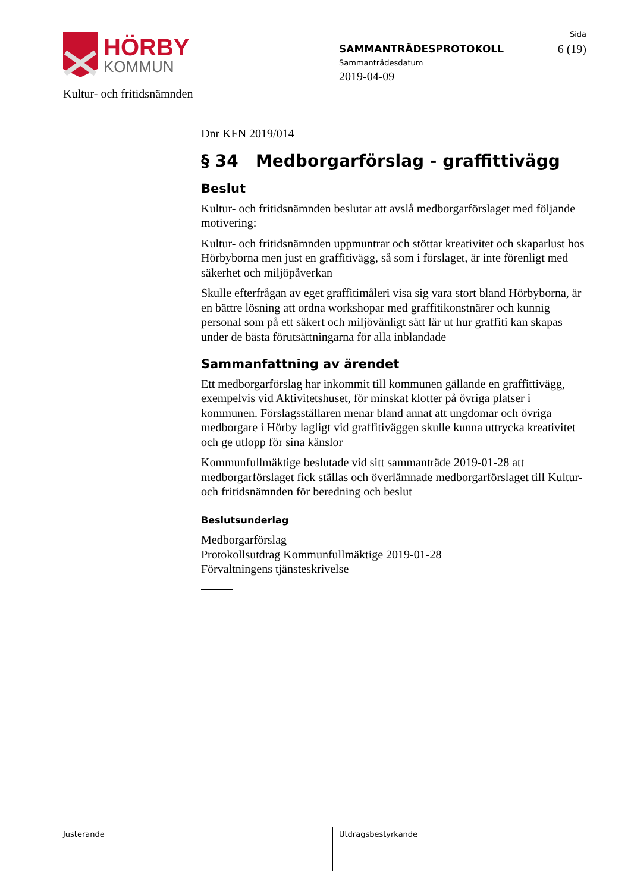HÖRBY
KOMMUN
SAMMANTRÄDESPROTOKOLL
Sammanträdesdatum
2019-04-09
Sida
6 (19)
Kultur- och fritidsnämnden
Dnr KFN 2019/014
§ 34 Medborgarförslag - graffittivägg
Beslut
Kultur- och fritidsnämnden beslutar att avslå medborgarförslaget med följande motivering:
Kultur- och fritidsnämnden uppmuntrar och stöttar kreativitet och skaparlust hos Hörbyborna men just en graffitivägg, så som i förslaget, är inte förenligt med säkerhet och miljöpåverkan
Skulle efterfrågan av eget graffitimåleri visa sig vara stort bland Hörbyborna, är en bättre lösning att ordna workshopar med graffitikonstnärer och kunnig personal som på ett säkert och miljövänligt sätt lär ut hur graffiti kan skapas under de bästa förutsättningarna för alla inblandade
Sammanfattning av ärendet
Ett medborgarförslag har inkommit till kommunen gällande en graffittivägg, exempelvis vid Aktivitetshuset, för minskat klotter på övriga platser i kommunen. Förslagsställaren menar bland annat att ungdomar och övriga medborgare i Hörby lagligt vid graffitiväggen skulle kunna uttrycka kreativitet och ge utlopp för sina känslor
Kommunfullmäktige beslutade vid sitt sammanträde 2019-01-28 att medborgarförslaget fick ställas och överlämnade medborgarförslaget till Kultur- och fritidsnämnden för beredning och beslut
Beslutsunderlag
Medborgarförslag
Protokollsutdrag Kommunfullmäktige 2019-01-28
Förvaltningens tjänsteskrivelse
Justerande Utdragsbestyrkande